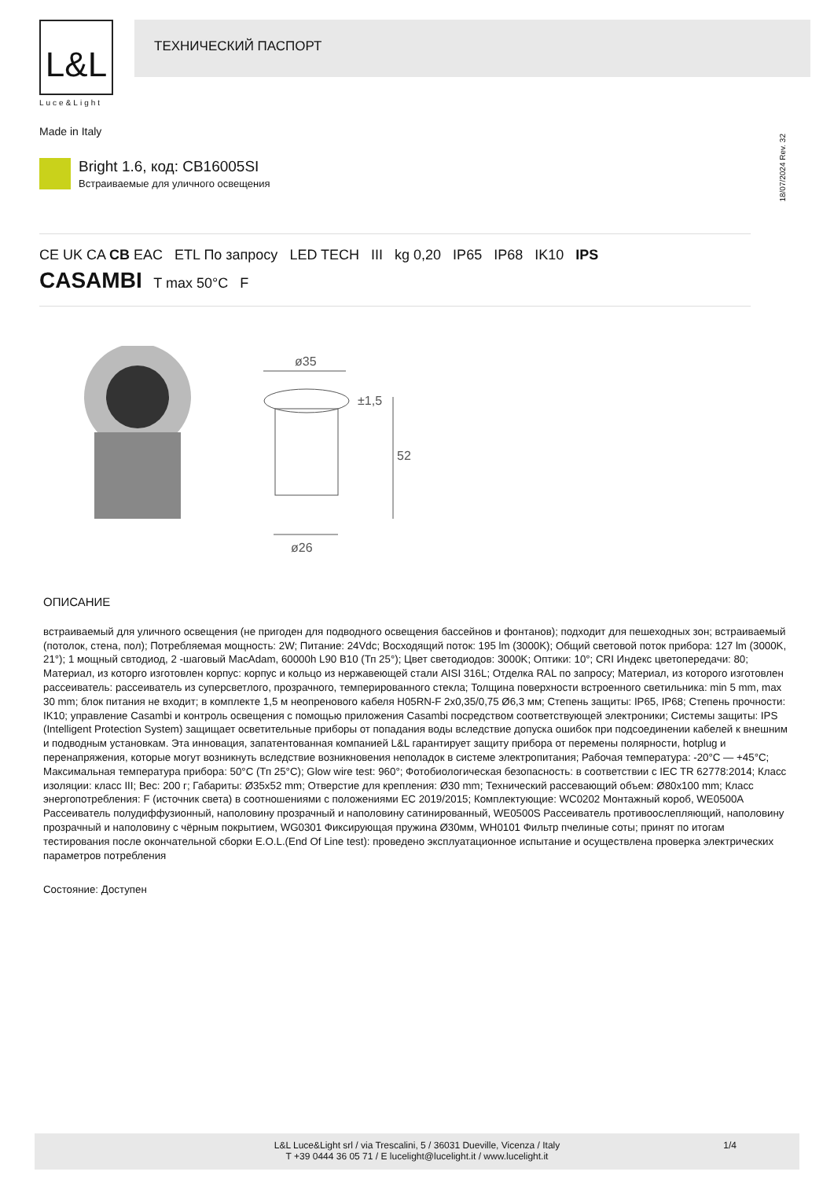L&L
Luce&Light
ТЕХНИЧЕСКИЙ ПАСПОРТ
Made in Italy
18/07/2024 Rev. 32
Bright 1.6, код: CB16005SI
Встраиваемые для уличного освещения
CE UK CA CB EAC ETL По запросу LED TECH III kg 0,20 IP65 IP68 IK10 IPS
CASAMBI T max 50°C F
ø35
±1,5
52
ø26
ОПИСАНИЕ
встраиваемый для уличного освещения (не пригоден для подводного освещения бассейнов и фонтанов); подходит для пешеходных зон; встраиваемый (потолок, стена, пол); Потребляемая мощность: 2W; Питание: 24Vdc; Восходящий поток: 195 lm (3000K); Общий световой поток прибора: 127 lm (3000K, 21°); 1 мощный свтодиод, 2 -шаговый MacAdam, 60000h L90 B10 (Тп 25°); Цвет светодиодов: 3000K; Оптики: 10°; CRI Индекс цветопередачи: 80; Материал, из которго изготовлен корпус: корпус и кольцо из нержавеющей стали AISI 316L; Отделка RAL по запросу; Материал, из которого изготовлен рассеиватель: рассеиватель из суперсветлого, прозрачного, темперированного стекла; Толщина поверхности встроенного светильника: min 5 mm, max 30 mm; блок питания не входит; в комплекте 1,5 м неопренового кабеля H05RN-F 2x0,35/0,75 Ø6,3 мм; Степень защиты: IP65, IP68; Степень прочности: IK10; управление Casambi и контроль освещения с помощью приложения Casambi посредством соответствующей электроники; Системы защиты: IPS (Intelligent Protection System) защищает осветительные приборы от попадания воды вследствие допуска ошибок при подсоединении кабелей к внешним и подводным установкам. Эта инновация, запатентованная компанией L&L гарантирует защиту прибора от перемены полярности, hotplug и перенапряжения, которые могут возникнуть вследствие возникновения неполадок в системе электропитания; Рабочая температура: -20°C — +45°C; Максимальная температура прибора: 50°C (Тп 25°C); Glow wire test: 960°; Фотобиологическая безопасность: в соответствии с IEC TR 62778:2014; Класс изоляции: класс III; Вес: 200 г; Габариты: Ø35x52 mm; Отверстие для крепления: Ø30 mm; Технический рассевающий объем: Ø80x100 mm; Класс энергопотребления: F (источник света) в соотношениями с положениями EC 2019/2015; Комплектующие: WC0202 Монтажный короб, WE0500A Рассеиватель полудиффузионный, наполовину прозрачный и наполовину сатинированный, WE0500S Рассеиватель противоослепляющий, наполовину прозрачный и наполовину с чёрным покрытием, WG0301 Фиксирующая пружина Ø30мм, WH0101 Фильтр пчелиные соты; принят по итогам тестирования после окончательной сборки E.O.L.(End Of Line test): проведено эксплуатационное испытание и осуществлена проверка электрических параметров потребления
Состояние: Доступен
L&L Luce&Light srl / via Trescalini, 5 / 36031 Dueville, Vicenza / Italy
T +39 0444 36 05 71 / E lucelight@lucelight.it / www.lucelight.it
1/4